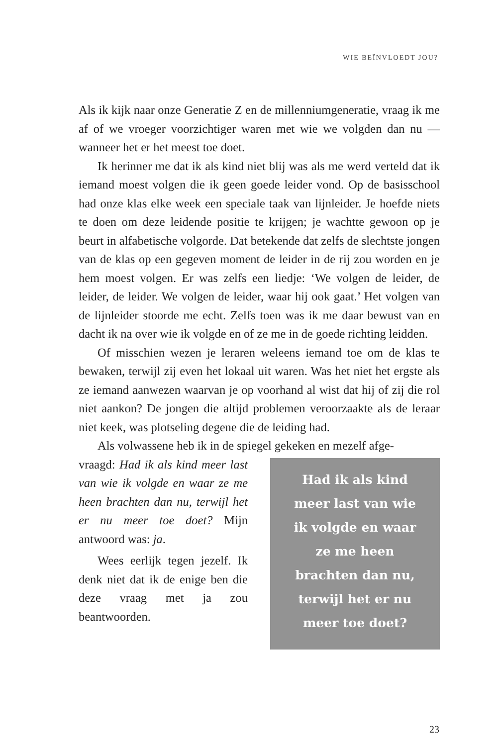WIE BEÏNVLOEDT JOU?
Als ik kijk naar onze Generatie Z en de millenniumgeneratie, vraag ik me af of we vroeger voorzichtiger waren met wie we volgden dan nu — wanneer het er het meest toe doet.
Ik herinner me dat ik als kind niet blij was als me werd verteld dat ik iemand moest volgen die ik geen goede leider vond. Op de basisschool had onze klas elke week een speciale taak van lijnleider. Je hoefde niets te doen om deze leidende positie te krijgen; je wachtte gewoon op je beurt in alfabetische volgorde. Dat betekende dat zelfs de slechtste jongen van de klas op een gegeven moment de leider in de rij zou worden en je hem moest volgen. Er was zelfs een liedje: ‘We volgen de leider, de leider, de leider. We volgen de leider, waar hij ook gaat.’ Het volgen van de lijnleider stoorde me echt. Zelfs toen was ik me daar bewust van en dacht ik na over wie ik volgde en of ze me in de goede richting leidden.
Of misschien wezen je leraren weleens iemand toe om de klas te bewaken, terwijl zij even het lokaal uit waren. Was het niet het ergste als ze iemand aanwezen waarvan je op voorhand al wist dat hij of zij die rol niet aankon? De jongen die altijd problemen veroorzaakte als de leraar niet keek, was plotseling degene die de leiding had.
Als volwassene heb ik in de spiegel gekeken en mezelf afge-
vraagd: Had ik als kind meer last van wie ik volgde en waar ze me heen brachten dan nu, terwijl het er nu meer toe doet? Mijn antwoord was: ja.
Wees eerlijk tegen jezelf. Ik denk niet dat ik de enige ben die deze vraag met ja zou beantwoorden.
Had ik als kind
meer last van wie
ik volgde en waar
ze me heen
brachten dan nu,
terwijl het er nu
meer toe doet?
23